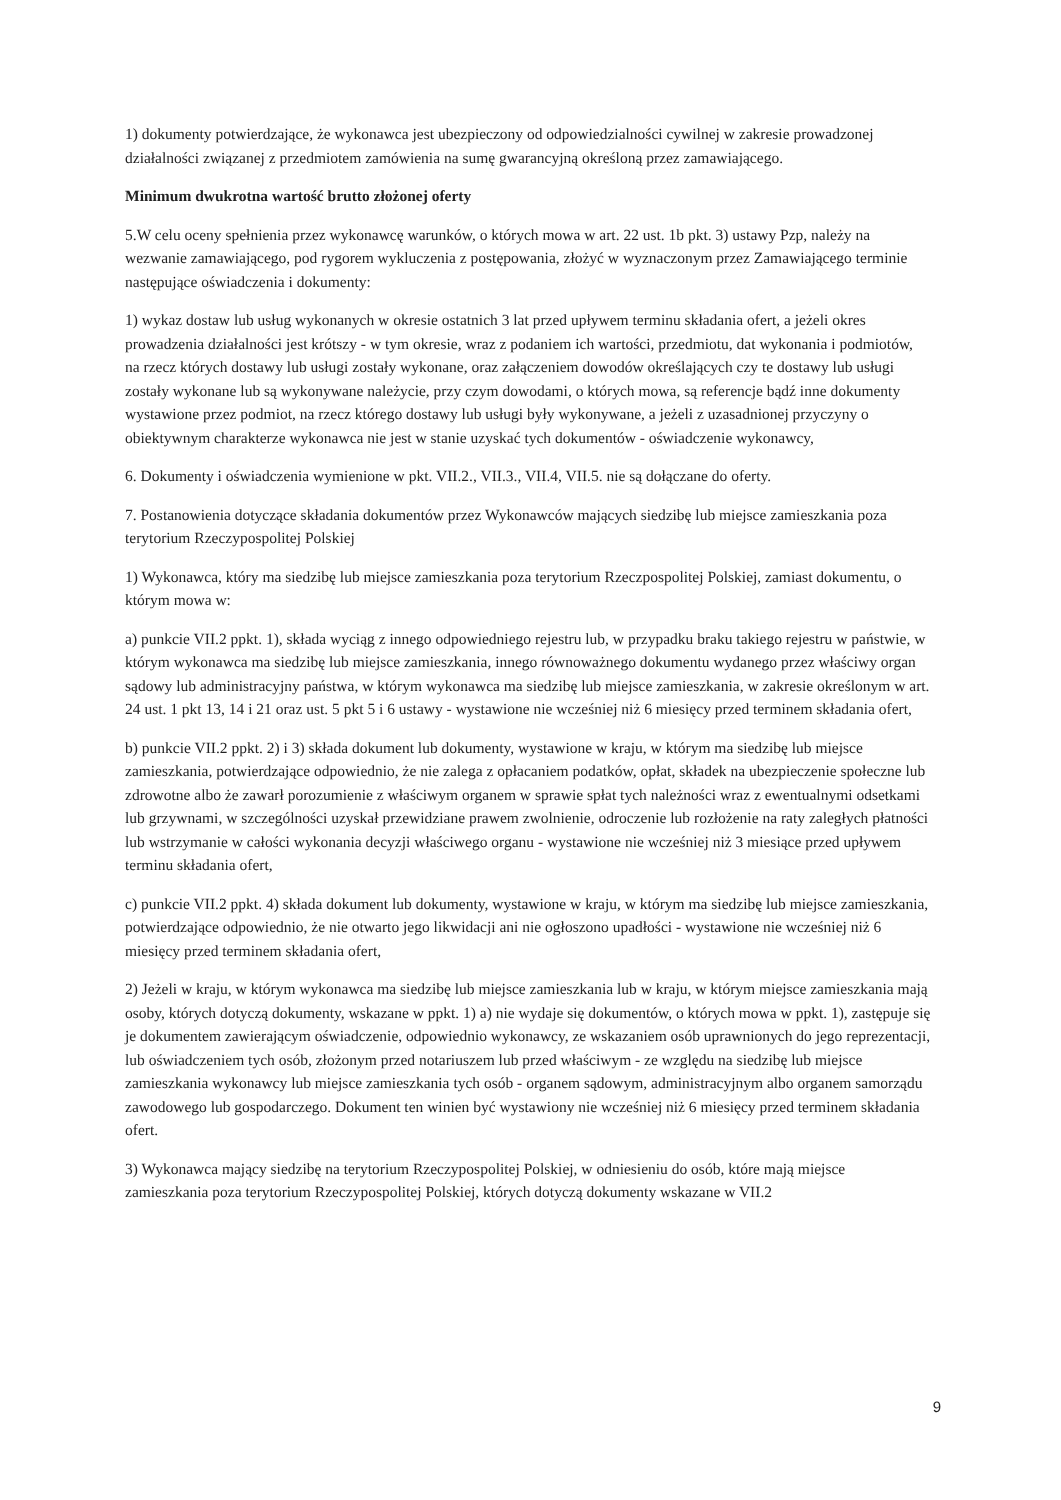1) dokumenty potwierdzające, że wykonawca jest ubezpieczony od odpowiedzialności cywilnej w zakresie prowadzonej działalności związanej z przedmiotem zamówienia na sumę gwarancyjną określoną przez zamawiającego.
Minimum dwukrotna wartość brutto złożonej oferty
5.W celu oceny spełnienia przez wykonawcę warunków, o których mowa w art. 22 ust. 1b pkt. 3) ustawy Pzp, należy na wezwanie zamawiającego, pod rygorem wykluczenia z postępowania, złożyć w wyznaczonym przez Zamawiającego terminie następujące oświadczenia i dokumenty:
1) wykaz dostaw lub usług wykonanych w okresie ostatnich 3 lat przed upływem terminu składania ofert, a jeżeli okres prowadzenia działalności jest krótszy - w tym okresie, wraz z podaniem ich wartości, przedmiotu, dat wykonania i podmiotów, na rzecz których dostawy lub usługi zostały wykonane, oraz załączeniem dowodów określających czy te dostawy lub usługi zostały wykonane lub są wykonywane należycie, przy czym dowodami, o których mowa, są referencje bądź inne dokumenty wystawione przez podmiot, na rzecz którego dostawy lub usługi były wykonywane, a jeżeli z uzasadnionej przyczyny o obiektywnym charakterze wykonawca nie jest w stanie uzyskać tych dokumentów - oświadczenie wykonawcy,
6. Dokumenty i oświadczenia wymienione w pkt. VII.2., VII.3., VII.4, VII.5. nie są dołączane do oferty.
7. Postanowienia dotyczące składania dokumentów przez Wykonawców mających siedzibę lub miejsce zamieszkania poza terytorium Rzeczypospolitej Polskiej
1) Wykonawca, który ma siedzibę lub miejsce zamieszkania poza terytorium Rzeczpospolitej Polskiej, zamiast dokumentu, o którym mowa w:
a) punkcie VII.2 ppkt. 1), składa wyciąg z innego odpowiedniego rejestru lub, w przypadku braku takiego rejestru w państwie, w którym wykonawca ma siedzibę lub miejsce zamieszkania, innego równoważnego dokumentu wydanego przez właściwy organ sądowy lub administracyjny państwa, w którym wykonawca ma siedzibę lub miejsce zamieszkania, w zakresie określonym w art. 24 ust. 1 pkt 13, 14 i 21 oraz ust. 5 pkt 5 i 6 ustawy - wystawione nie wcześniej niż 6 miesięcy przed terminem składania ofert,
b) punkcie VII.2 ppkt. 2) i 3) składa dokument lub dokumenty, wystawione w kraju, w którym ma siedzibę lub miejsce zamieszkania, potwierdzające odpowiednio, że nie zalega z opłacaniem podatków, opłat, składek na ubezpieczenie społeczne lub zdrowotne albo że zawarł porozumienie z właściwym organem w sprawie spłat tych należności wraz z ewentualnymi odsetkami lub grzywnami, w szczególności uzyskał przewidziane prawem zwolnienie, odroczenie lub rozłożenie na raty zaległych płatności lub wstrzymanie w całości wykonania decyzji właściwego organu - wystawione nie wcześniej niż 3 miesiące przed upływem terminu składania ofert,
c) punkcie VII.2 ppkt. 4) składa dokument lub dokumenty, wystawione w kraju, w którym ma siedzibę lub miejsce zamieszkania, potwierdzające odpowiednio, że nie otwarto jego likwidacji ani nie ogłoszono upadłości - wystawione nie wcześniej niż 6 miesięcy przed terminem składania ofert,
2) Jeżeli w kraju, w którym wykonawca ma siedzibę lub miejsce zamieszkania lub w kraju, w którym miejsce zamieszkania mają osoby, których dotyczą dokumenty, wskazane w ppkt. 1) a) nie wydaje się dokumentów, o których mowa w ppkt. 1), zastępuje się je dokumentem zawierającym oświadczenie, odpowiednio wykonawcy, ze wskazaniem osób uprawnionych do jego reprezentacji, lub oświadczeniem tych osób, złożonym przed notariuszem lub przed właściwym - ze względu na siedzibę lub miejsce zamieszkania wykonawcy lub miejsce zamieszkania tych osób - organem sądowym, administracyjnym albo organem samorządu zawodowego lub gospodarczego. Dokument ten winien być wystawiony nie wcześniej niż 6 miesięcy przed terminem składania ofert.
3) Wykonawca mający siedzibę na terytorium Rzeczypospolitej Polskiej, w odniesieniu do osób, które mają miejsce zamieszkania poza terytorium Rzeczypospolitej Polskiej, których dotyczą dokumenty wskazane w VII.2
9